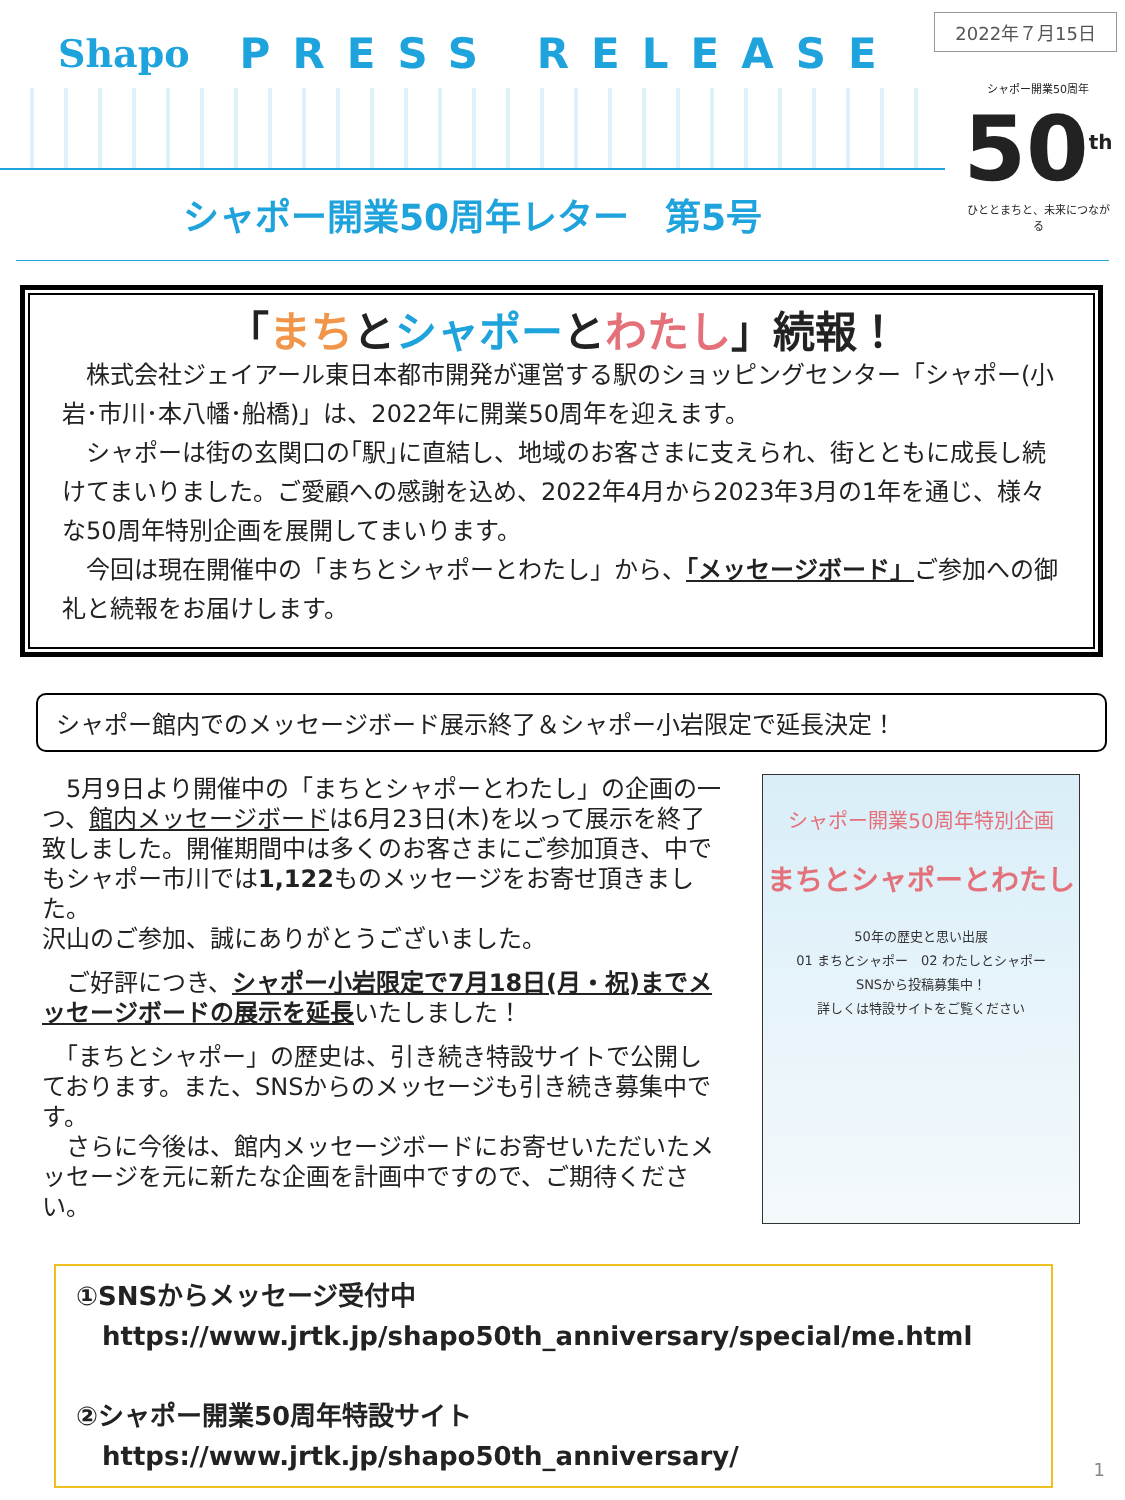2022年７月15日
Shapo PRESS RELEASE
シャポー開業50周年レター　第5号
シャポー開業50周年
50<sup>th</sup>
ひととまちと、未来につながる
「まちとシャポーとわたし」続報！
　株式会社ジェイアール東日本都市開発が運営する駅のショッピングセンター「シャポー(小岩･市川･本八幡･船橋)」は、2022年に開業50周年を迎えます。
　シャポーは街の玄関口の｢駅｣に直結し、地域のお客さまに支えられ、街とともに成長し続けてまいりました。ご愛顧への感謝を込め、2022年4月から2023年3月の1年を通じ、様々な50周年特別企画を展開してまいります。
　今回は現在開催中の「まちとシャポーとわたし」から、「メッセージボード」ご参加への御礼と続報をお届けします。
シャポー館内でのメッセージボード展示終了＆シャポー小岩限定で延長決定！
　5月9日より開催中の「まちとシャポーとわたし」の企画の一つ、館内メッセージボードは6月23日(木)を以って展示を終了致しました。開催期間中は多くのお客さまにご参加頂き、中でもシャポー市川では1,122ものメッセージをお寄せ頂きました。
沢山のご参加、誠にありがとうございました。
　ご好評につき、シャポー小岩限定で7月18日(月・祝)までメッセージボードの展示を延長いたしました！
　「まちとシャポー」の歴史は、引き続き特設サイトで公開しております。また、SNSからのメッセージも引き続き募集中です。
　さらに今後は、館内メッセージボードにお寄せいただいたメッセージを元に新たな企画を計画中ですので、ご期待ください。
シャポー開業50周年特別企画
まちとシャポーとわたし
50年の歴史と思い出展
01 まちとシャポー　02 わたしとシャポー
SNSから投稿募集中！
詳しくは特設サイトをご覧ください
①SNSからメッセージ受付中
　https://www.jrtk.jp/shapo50th_anniversary/special/me.html
②シャポー開業50周年特設サイト
　https://www.jrtk.jp/shapo50th_anniversary/
1